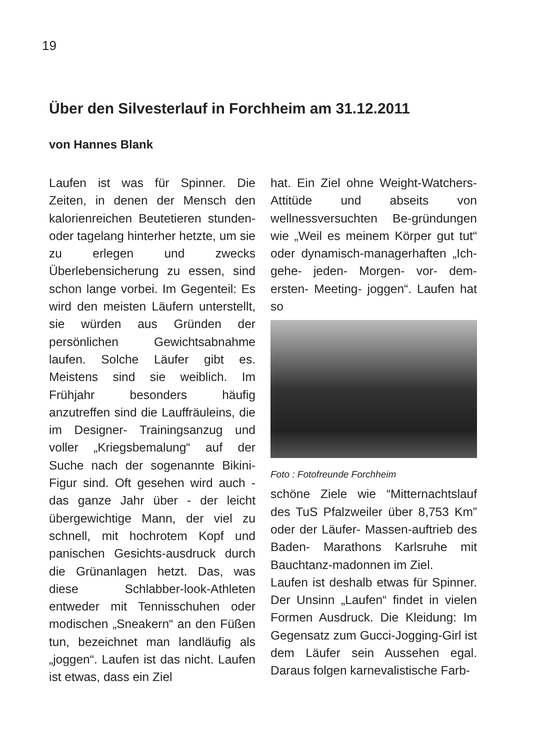19
Über den Silvesterlauf in Forchheim am 31.12.2011
von Hannes Blank
Laufen ist was für Spinner. Die Zeiten, in denen der Mensch den kalorienreichen Beutetieren stunden- oder tagelang hinterher hetzte, um sie zu erlegen und zwecks Überlebensicherung zu essen, sind schon lange vorbei. Im Gegenteil: Es wird den meisten Läufern unterstellt, sie würden aus Gründen der persönlichen Gewichtsabnahme laufen. Solche Läufer gibt es. Meistens sind sie weiblich. Im Frühjahr besonders häufig anzutreffen sind die Lauffräuleins, die im Designer- Trainingsanzug und voller „Kriegsbemalung“ auf der Suche nach der sogenannte Bikini- Figur sind. Oft gesehen wird auch - das ganze Jahr über - der leicht übergewichtige Mann, der viel zu schnell, mit hochrotem Kopf und panischen Gesichts-ausdruck durch die Grünanlagen hetzt. Das, was diese Schlabber-look-Athleten entweder mit Tennisschuhen oder modischen „Sneakern“ an den Füßen tun, bezeichnet man landläufig als „joggen“. Laufen ist das nicht. Laufen ist etwas, dass ein Ziel
hat. Ein Ziel ohne Weight-Watchers-Attitüde und abseits von wellnessversuchten Be-gründungen wie „Weil es meinem Körper gut tut“ oder dynamisch-managerhaften „Ich- gehe- jeden- Morgen- vor- dem- ersten- Meeting- joggen“. Laufen hat so
Foto : Fotofreunde Forchheim
schöne Ziele wie “Mitternachtslauf des TuS Pfalzweiler über 8,753 Km” oder der Läufer- Massen-auftrieb des Baden- Marathons Karlsruhe mit Bauchtanz-madonnen im Ziel.
Laufen ist deshalb etwas für Spinner. Der Unsinn „Laufen“ findet in vielen Formen Ausdruck. Die Kleidung: Im Gegensatz zum Gucci-Jogging-Girl ist dem Läufer sein Aussehen egal. Daraus folgen karnevalistische Farb-